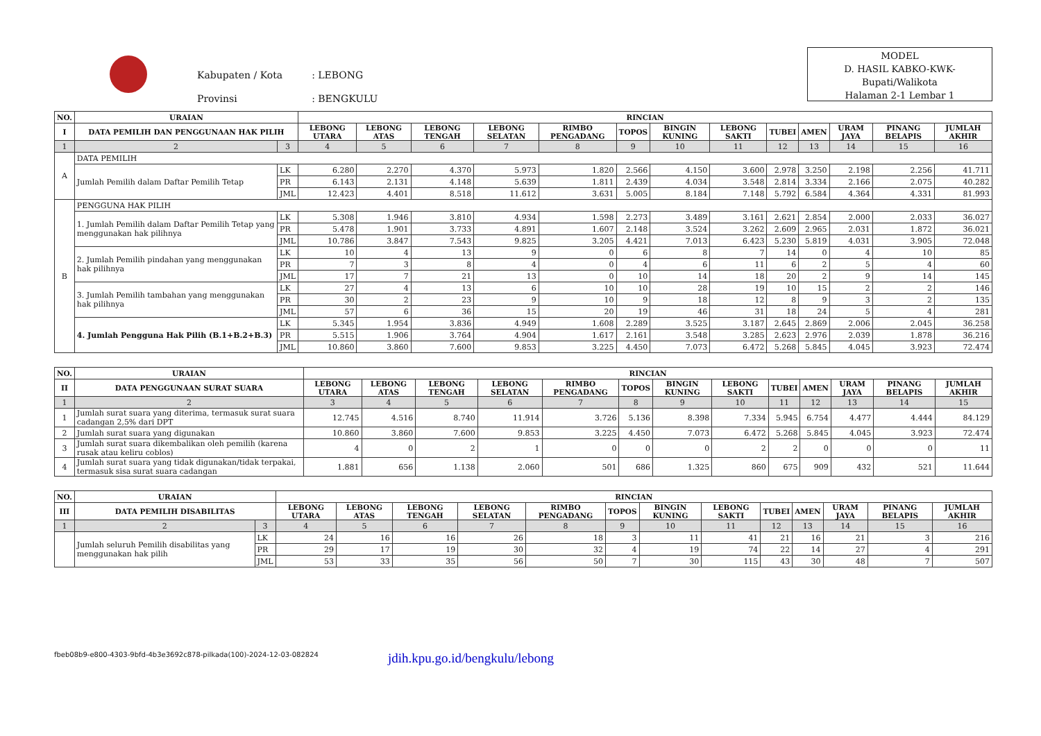| Kabupaten / Kota | : LEBONG |
| Provinsi | : BENGKULU |
MODEL
D. HASIL KABKO-KWK-
Bupati/Walikota
Halaman 2-1 Lembar 1
| NO. | URAIAN | | RINCIAN | | | | | | | | | | | | |
| --- | --- | --- | --- | --- | --- | --- | --- | --- | --- | --- | --- | --- | --- | --- | --- |
| I | DATA PEMILIH DAN PENGGUNAAN HAK PILIH | | LEBONG UTARA | LEBONG ATAS | LEBONG TENGAH | LEBONG SELATAN | RIMBO PENGADANG | TOPOS | BINGIN KUNING | LEBONG SAKTI | TUBEI | AMEN | URAM JAYA | PINANG BELAPIS | JUMLAH AKHIR |
| 1 | 2 | 3 | 4 | 5 | 6 | 7 | 8 | 9 | 10 | 11 | 12 | 13 | 14 | 15 | 16 |
| A | DATA PEMILIH | | | | | | | | | | | | | | |
| | Jumlah Pemilih dalam Daftar Pemilih Tetap | LK | 6.280 | 2.270 | 4.370 | 5.973 | 1.820 | 2.566 | 4.150 | 3.600 | 2.978 | 3.250 | 2.198 | 2.256 | 41.711 |
| | | PR | 6.143 | 2.131 | 4.148 | 5.639 | 1.811 | 2.439 | 4.034 | 3.548 | 2.814 | 3.334 | 2.166 | 2.075 | 40.282 |
| | | JML | 12.423 | 4.401 | 8.518 | 11.612 | 3.631 | 5.005 | 8.184 | 7.148 | 5.792 | 6.584 | 4.364 | 4.331 | 81.993 |
| B | PENGGUNA HAK PILIH | | | | | | | | | | | | | | |
| | 1. Jumlah Pemilih dalam Daftar Pemilih Tetap yang menggunakan hak pilihnya | LK | 5.308 | 1.946 | 3.810 | 4.934 | 1.598 | 2.273 | 3.489 | 3.161 | 2.621 | 2.854 | 2.000 | 2.033 | 36.027 |
| | | PR | 5.478 | 1.901 | 3.733 | 4.891 | 1.607 | 2.148 | 3.524 | 3.262 | 2.609 | 2.965 | 2.031 | 1.872 | 36.021 |
| | | JML | 10.786 | 3.847 | 7.543 | 9.825 | 3.205 | 4.421 | 7.013 | 6.423 | 5.230 | 5.819 | 4.031 | 3.905 | 72.048 |
| | 2. Jumlah Pemilih pindahan yang menggunakan hak pilihnya | LK | 10 | 4 | 13 | 9 | 0 | 6 | 8 | 7 | 14 | 0 | 4 | 10 | 85 |
| | | PR | 7 | 3 | 8 | 4 | 0 | 4 | 6 | 11 | 6 | 2 | 5 | 4 | 60 |
| | | JML | 17 | 7 | 21 | 13 | 0 | 10 | 14 | 18 | 20 | 2 | 9 | 14 | 145 |
| | 3. Jumlah Pemilih tambahan yang menggunakan hak pilihnya | LK | 27 | 4 | 13 | 6 | 10 | 10 | 28 | 19 | 10 | 15 | 2 | 2 | 146 |
| | | PR | 30 | 2 | 23 | 9 | 10 | 9 | 18 | 12 | 8 | 9 | 3 | 2 | 135 |
| | | JML | 57 | 6 | 36 | 15 | 20 | 19 | 46 | 31 | 18 | 24 | 5 | 4 | 281 |
| | 4. Jumlah Pengguna Hak Pilih (B.1+B.2+B.3) | LK | 5.345 | 1.954 | 3.836 | 4.949 | 1.608 | 2.289 | 3.525 | 3.187 | 2.645 | 2.869 | 2.006 | 2.045 | 36.258 |
| | | PR | 5.515 | 1.906 | 3.764 | 4.904 | 1.617 | 2.161 | 3.548 | 3.285 | 2.623 | 2.976 | 2.039 | 1.878 | 36.216 |
| | | JML | 10.860 | 3.860 | 7.600 | 9.853 | 3.225 | 4.450 | 7.073 | 6.472 | 5.268 | 5.845 | 4.045 | 3.923 | 72.474 |
| NO. | URAIAN | RINCIAN | | | | | | | | | | | | |
| --- | --- | --- | --- | --- | --- | --- | --- | --- | --- | --- | --- | --- | --- | --- |
| II | DATA PENGGUNAAN SURAT SUARA | LEBONG UTARA | LEBONG ATAS | LEBONG TENGAH | LEBONG SELATAN | RIMBO PENGADANG | TOPOS | BINGIN KUNING | LEBONG SAKTI | TUBEI | AMEN | URAM JAYA | PINANG BELAPIS | JUMLAH AKHIR |
| 1 | 2 | 3 | 4 | 5 | 6 | 7 | 8 | 9 | 10 | 11 | 12 | 13 | 14 | 15 |
| 1 | Jumlah surat suara yang diterima, termasuk surat suara cadangan 2,5% dari DPT | 12.745 | 4.516 | 8.740 | 11.914 | 3.726 | 5.136 | 8.398 | 7.334 | 5.945 | 6.754 | 4.477 | 4.444 | 84.129 |
| 2 | Jumlah surat suara yang digunakan | 10.860 | 3.860 | 7.600 | 9.853 | 3.225 | 4.450 | 7.073 | 6.472 | 5.268 | 5.845 | 4.045 | 3.923 | 72.474 |
| 3 | Jumlah surat suara dikembalikan oleh pemilih (karena rusak atau keliru coblos) | 4 | 0 | 2 | 1 | 0 | 0 | 0 | 2 | 2 | 0 | 0 | 0 | 11 |
| 4 | Jumlah surat suara yang tidak digunakan/tidak terpakai, termasuk sisa surat suara cadangan | 1.881 | 656 | 1.138 | 2.060 | 501 | 686 | 1.325 | 860 | 675 | 909 | 432 | 521 | 11.644 |
| NO. | URAIAN | | RINCIAN | | | | | | | | | | | | |
| --- | --- | --- | --- | --- | --- | --- | --- | --- | --- | --- | --- | --- | --- | --- | --- |
| III | DATA PEMILIH DISABILITAS | | LEBONG UTARA | LEBONG ATAS | LEBONG TENGAH | LEBONG SELATAN | RIMBO PENGADANG | TOPOS | BINGIN KUNING | LEBONG SAKTI | TUBEI | AMEN | URAM JAYA | PINANG BELAPIS | JUMLAH AKHIR |
| 1 | 2 | 3 | 4 | 5 | 6 | 7 | 8 | 9 | 10 | 11 | 12 | 13 | 14 | 15 | 16 |
| | Jumlah seluruh Pemilih disabilitas yang menggunakan hak pilih | LK | 24 | 16 | 16 | 26 | 18 | 3 | 11 | 41 | 21 | 16 | 21 | 3 | 216 |
| | | PR | 29 | 17 | 19 | 30 | 32 | 4 | 19 | 74 | 22 | 14 | 27 | 4 | 291 |
| | | JML | 53 | 33 | 35 | 56 | 50 | 7 | 30 | 115 | 43 | 30 | 48 | 7 | 507 |
fbeb08b9-e800-4303-9bfd-4b3e3692c878-pilkada(100)-2024-12-03-082824 jdih.kpu.go.id/bengkulu/lebong